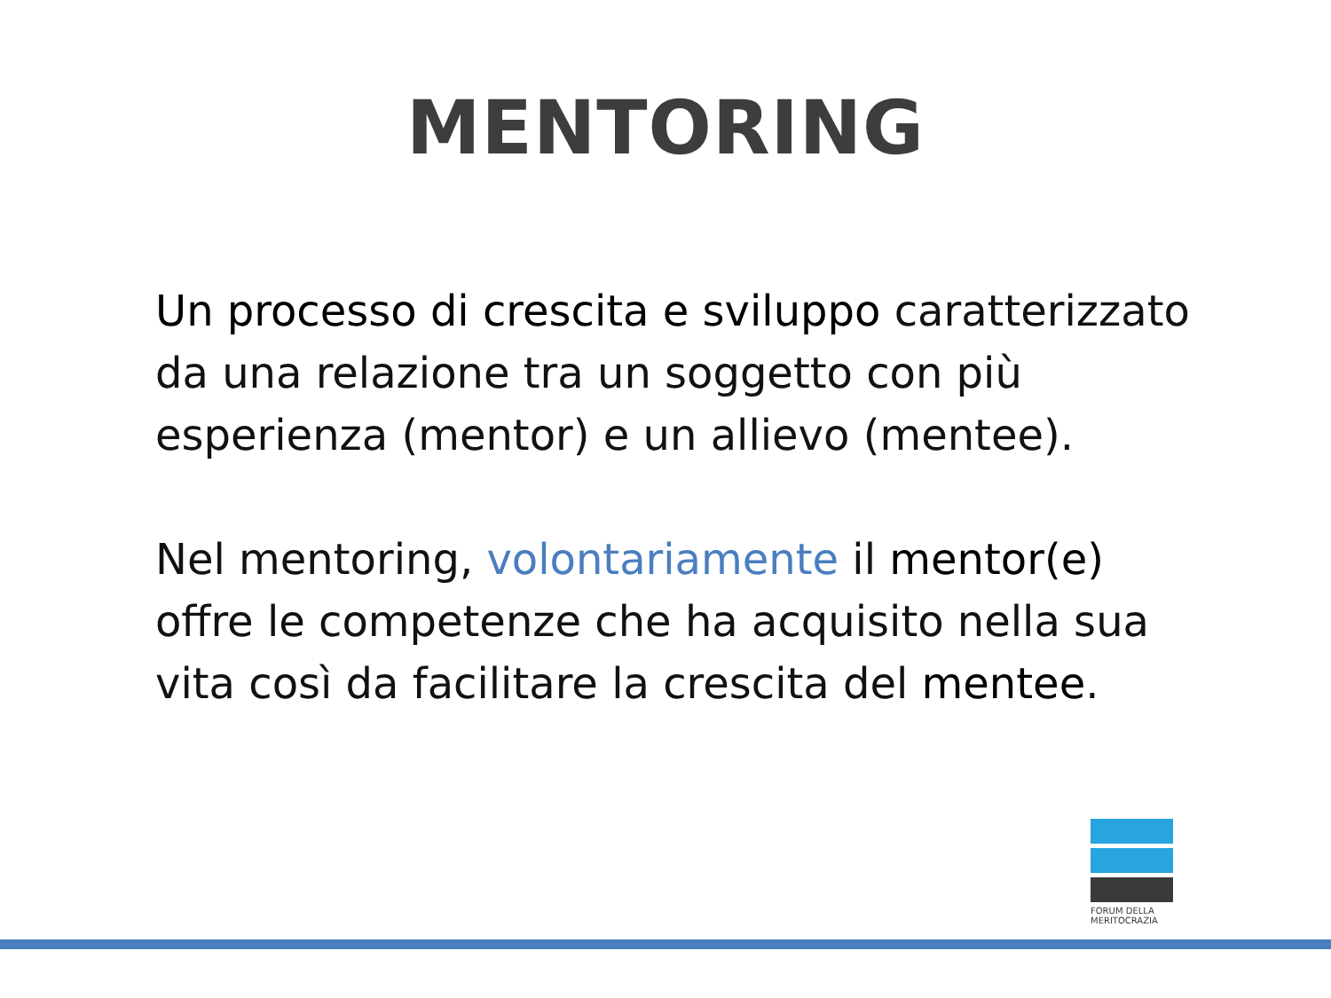MENTORING
Un processo di crescita e sviluppo caratterizzato da una relazione tra un soggetto con più esperienza (mentor) e un allievo (mentee).
Nel mentoring, volontariamente il mentor(e) offre le competenze che ha acquisito nella sua vita così da facilitare la crescita del mentee.
FORUM DELLA MERITOCRAZIA